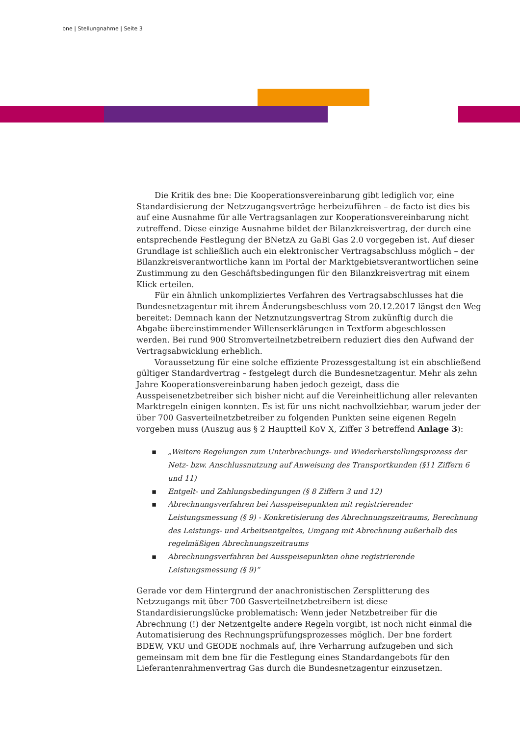bne | Stellungnahme | Seite 3
Die Kritik des bne: Die Kooperationsvereinbarung gibt lediglich vor, eine Standardisierung der Netzzugangsverträge herbeizuführen – de facto ist dies bis auf eine Ausnahme für alle Vertragsanlagen zur Kooperationsvereinbarung nicht zutreffend. Diese einzige Ausnahme bildet der Bilanzkreisvertrag, der durch eine entsprechende Festlegung der BNetzA zu GaBi Gas 2.0 vorgegeben ist. Auf dieser Grundlage ist schließlich auch ein elektronischer Vertragsabschluss möglich – der Bilanzkreisverantwortliche kann im Portal der Marktgebietsverantwortlichen seine Zustimmung zu den Geschäftsbedingungen für den Bilanzkreisvertrag mit einem Klick erteilen.
Für ein ähnlich unkompliziertes Verfahren des Vertragsabschlusses hat die Bundesnetzagentur mit ihrem Änderungsbeschluss vom 20.12.2017 längst den Weg bereitet: Demnach kann der Netznutzungsvertrag Strom zukünftig durch die Abgabe übereinstimmender Willenserklärungen in Textform abgeschlossen werden. Bei rund 900 Stromverteilnetzbetreibern reduziert dies den Aufwand der Vertragsabwicklung erheblich.
Voraussetzung für eine solche effiziente Prozessgestaltung ist ein abschließend gültiger Standardvertrag – festgelegt durch die Bundesnetzagentur. Mehr als zehn Jahre Kooperationsvereinbarung haben jedoch gezeigt, dass die Ausspeisenetzbetreiber sich bisher nicht auf die Vereinheitlichung aller relevanten Marktregeln einigen konnten. Es ist für uns nicht nachvollziehbar, warum jeder der über 700 Gasverteilnetzbetreiber zu folgenden Punkten seine eigenen Regeln vorgeben muss (Auszug aus § 2 Hauptteil KoV X, Ziffer 3 betreffend Anlage 3):
▪ „Weitere Regelungen zum Unterbrechungs- und Wiederherstellungsprozess der Netz- bzw. Anschlussnutzung auf Anweisung des Transportkunden (§11 Ziffern 6 und 11)
▪ Entgelt- und Zahlungsbedingungen (§ 8 Ziffern 3 und 12)
▪ Abrechnungsverfahren bei Ausspeisepunkten mit registrierender Leistungsmessung (§ 9) - Konkretisierung des Abrechnungszeitraums, Berechnung des Leistungs- und Arbeitsentgeltes, Umgang mit Abrechnung außerhalb des regelmäßigen Abrechnungszeitraums
▪ Abrechnungsverfahren bei Ausspeisepunkten ohne registrierende Leistungsmessung (§ 9)“
Gerade vor dem Hintergrund der anachronistischen Zersplitterung des Netzzugangs mit über 700 Gasverteilnetzbetreibern ist diese Standardisierungslücke problematisch: Wenn jeder Netzbetreiber für die Abrechnung (!) der Netzentgelte andere Regeln vorgibt, ist noch nicht einmal die Automatisierung des Rechnungsprüfungsprozesses möglich. Der bne fordert BDEW, VKU und GEODE nochmals auf, ihre Verharrung aufzugeben und sich gemeinsam mit dem bne für die Festlegung eines Standardangebots für den Lieferantenrahmenvertrag Gas durch die Bundesnetzagentur einzusetzen.